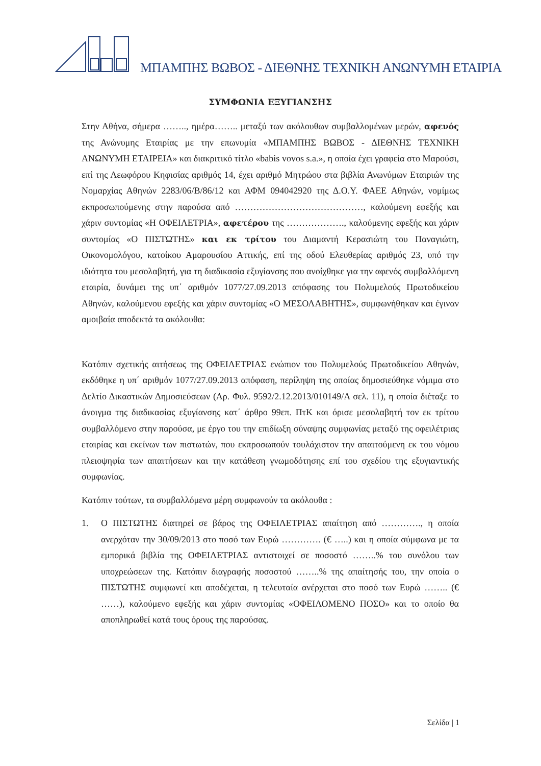ΜΠΑΜΠΗΣ ΒΩΒΟΣ - ΔΙΕΘΝΗΣ ΤΕΧΝΙΚΗ ΑΝΩΝΥΜΗ ΕΤΑΙΡΙΑ
ΣΥΜΦΩΝΙΑ ΕΞΥΓΙΑΝΣΗΣ
Στην Αθήνα, σήμερα …….., ημέρα…….. μεταξύ των ακόλουθων συμβαλλομένων μερών, αφενός της Ανώνυμης Εταιρίας με την επωνυμία «ΜΠΑΜΠΗΣ ΒΩΒΟΣ - ΔΙΕΘΝΗΣ ΤΕΧΝΙΚΗ ΑΝΩΝΥΜΗ ΕΤΑΙΡΕΙΑ» και διακριτικό τίτλο «babis vovos s.a.», η οποία έχει γραφεία στο Μαρούσι, επί της Λεωφόρου Κηφισίας αριθμός 14, έχει αριθμό Μητρώου στα βιβλία Ανωνύμων Εταιριών της Νομαρχίας Αθηνών 2283/06/Β/86/12 και ΑΦΜ 094042920 της Δ.Ο.Υ. ΦΑΕΕ Αθηνών, νομίμως εκπροσωπούμενης στην παρούσα από ……………………………………, καλούμενη εφεξής και χάριν συντομίας «Η ΟΦΕΙΛΕΤΡΙΑ», αφετέρου της ………………., καλούμενης εφεξής και χάριν συντομίας «Ο ΠΙΣΤΩΤΗΣ» και εκ τρίτου του Διαμαντή Κερασιώτη του Παναγιώτη, Οικονομολόγου, κατοίκου Αμαρουσίου Αττικής, επί της οδού Ελευθερίας αριθμός 23, υπό την ιδιότητα του μεσολαβητή, για τη διαδικασία εξυγίανσης που ανοίχθηκε για την αφενός συμβαλλόμενη εταιρία, δυνάμει της υπ΄ αριθμόν 1077/27.09.2013 απόφασης του Πολυμελούς Πρωτοδικείου Αθηνών, καλούμενου εφεξής και χάριν συντομίας «Ο ΜΕΣΟΛΑΒΗΤΗΣ», συμφωνήθηκαν και έγιναν αμοιβαία αποδεκτά τα ακόλουθα:
Κατόπιν σχετικής αιτήσεως της ΟΦΕΙΛΕΤΡΙΑΣ ενώπιον του Πολυμελούς Πρωτοδικείου Αθηνών, εκδόθηκε η υπ΄ αριθμόν 1077/27.09.2013 απόφαση, περίληψη της οποίας δημοσιεύθηκε νόμιμα στο Δελτίο Δικαστικών Δημοσιεύσεων (Αρ. Φυλ. 9592/2.12.2013/010149/Α σελ. 11), η οποία διέταξε το άνοιγμα της διαδικασίας εξυγίανσης κατ΄ άρθρο 99επ. ΠτΚ και όρισε μεσολαβητή τον εκ τρίτου συμβαλλόμενο στην παρούσα, με έργο του την επιδίωξη σύναψης συμφωνίας μεταξύ της οφειλέτριας εταιρίας και εκείνων των πιστωτών, που εκπροσωπούν τουλάχιστον την απαιτούμενη εκ του νόμου πλειοψηφία των απαιτήσεων και την κατάθεση γνωμοδότησης επί του σχεδίου της εξυγιαντικής συμφωνίας.
Κατόπιν τούτων, τα συμβαλλόμενα μέρη συμφωνούν τα ακόλουθα :
1. Ο ΠΙΣΤΩΤΗΣ διατηρεί σε βάρος της ΟΦΕΙΛΕΤΡΙΑΣ απαίτηση από …………., η οποία ανερχόταν την 30/09/2013 στο ποσό των Ευρώ …………. (€ …..) και η οποία σύμφωνα με τα εμπορικά βιβλία της ΟΦΕΙΛΕΤΡΙΑΣ αντιστοιχεί σε ποσοστό ……..% του συνόλου των υποχρεώσεων της. Κατόπιν διαγραφής ποσοστού ……..% της απαίτησής του, την οποία ο ΠΙΣΤΩΤΗΣ συμφωνεί και αποδέχεται, η τελευταία ανέρχεται στο ποσό των Ευρώ …….. (€ ……), καλούμενο εφεξής και χάριν συντομίας «ΟΦΕΙΛΟΜΕΝΟ ΠΟΣΟ» και το οποίο θα αποπληρωθεί κατά τους όρους της παρούσας.
Σελίδα | 1